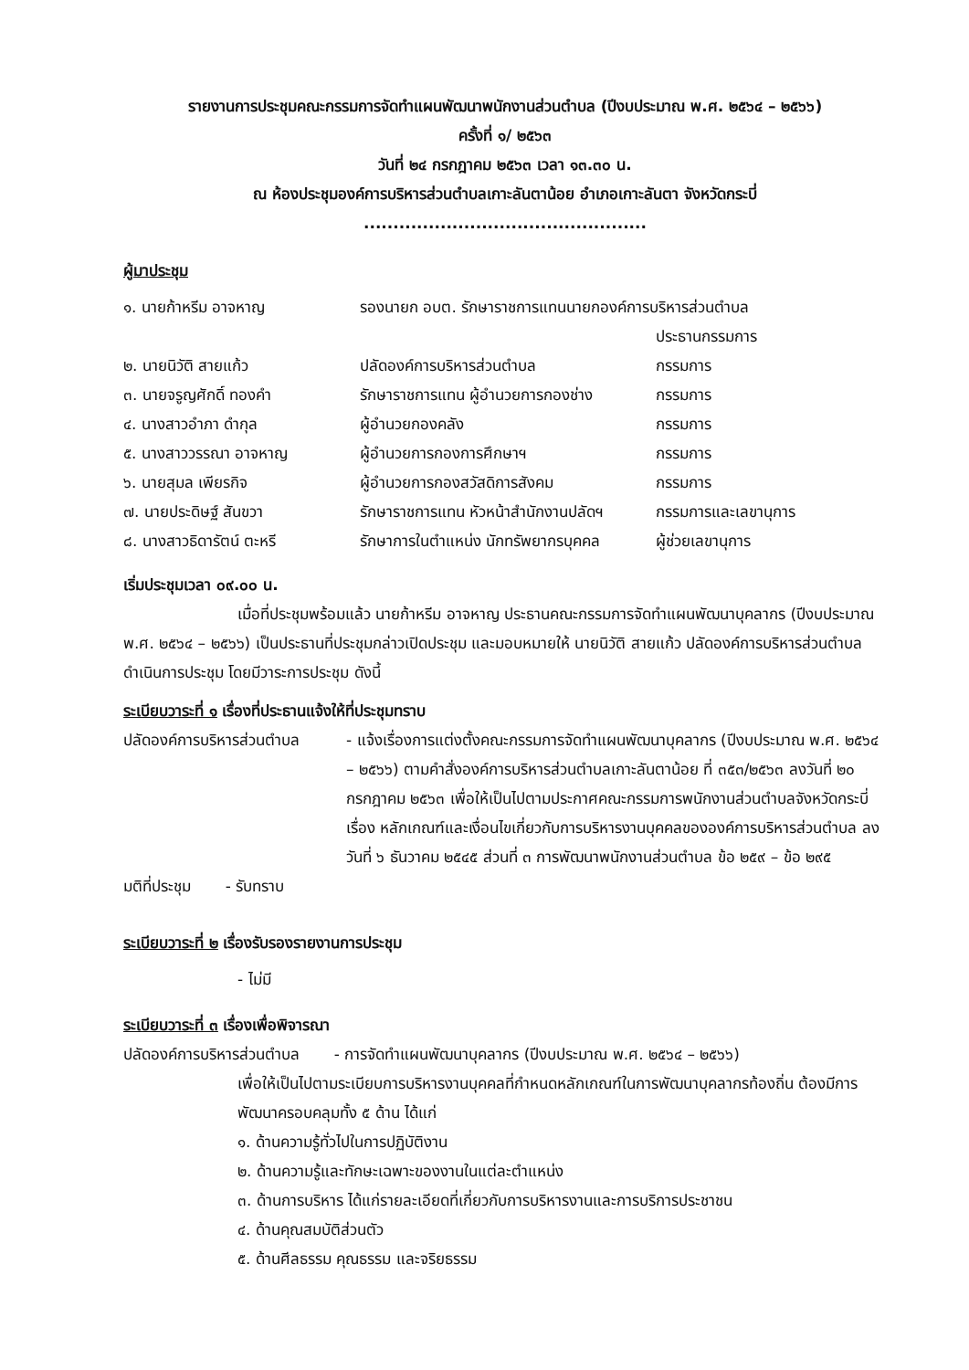รายงานการประชุมคณะกรรมการจัดทำแผนพัฒนาพนักงานส่วนตำบล (ปีงบประมาณ พ.ศ. ๒๕๖๔ – ๒๕๖๖)
ครั้งที่ ๑/ ๒๕๖๓
วันที่ ๒๔ กรกฎาคม ๒๕๖๓ เวลา ๑๓.๓๐ น.
ณ ห้องประชุมองค์การบริหารส่วนตำบลเกาะลันตาน้อย อำเภอเกาะลันตา จังหวัดกระบี่
................................................
ผู้มาประชุม
| ๑. นายก้าหรีม อาจหาญ | รองนายก อบต. รักษาราชการแทนนายกองค์การบริหารส่วนตำบล | |
| | | ประธานกรรมการ |
| ๒. นายนิวัติ สายแก้ว | ปลัดองค์การบริหารส่วนตำบล | กรรมการ |
| ๓. นายจรูญศักดิ์ ทองคำ | รักษาราชการแทน ผู้อำนวยการกองช่าง | กรรมการ |
| ๔. นางสาวอำภา ดำกุล | ผู้อำนวยกองคลัง | กรรมการ |
| ๕. นางสาววรรณา อาจหาญ | ผู้อำนวยการกองการศึกษาฯ | กรรมการ |
| ๖. นายสุมล เพียรกิจ | ผู้อำนวยการกองสวัสดิการสังคม | กรรมการ |
| ๗. นายประดิษฐ์ สันขวา | รักษาราชการแทน หัวหน้าสำนักงานปลัดฯ | กรรมการและเลขานุการ |
| ๘. นางสาวธิดารัตน์ ตะหรี | รักษาการในตำแหน่ง นักทรัพยากรบุคคล | ผู้ช่วยเลขานุการ |
เริ่มประชุมเวลา ๐๙.๐๐ น.
เมื่อที่ประชุมพร้อมแล้ว นายก้าหรีม อาจหาญ ประธานคณะกรรมการจัดทำแผนพัฒนาบุคลากร (ปีงบประมาณ พ.ศ. ๒๕๖๔ – ๒๕๖๖) เป็นประธานที่ประชุมกล่าวเปิดประชุม และมอบหมายให้ นายนิวัติ สายแก้ว ปลัดองค์การบริหารส่วนตำบล ดำเนินการประชุม โดยมีวาระการประชุม ดังนี้
ระเบียบวาระที่ ๑ เรื่องที่ประธานแจ้งให้ที่ประชุมทราบ
| ปลัดองค์การบริหารส่วนตำบล | - แจ้งเรื่องการแต่งตั้งคณะกรรมการจัดทำแผนพัฒนาบุคลากร (ปีงบประมาณ พ.ศ. ๒๕๖๔ – ๒๕๖๖) ตามคำสั่งองค์การบริหารส่วนตำบลเกาะลันตาน้อย ที่ ๓๕๓/๒๕๖๓ ลงวันที่ ๒๐ กรกฎาคม ๒๕๖๓ เพื่อให้เป็นไปตามประกาศคณะกรรมการพนักงานส่วนตำบลจังหวัดกระบี่ เรื่อง หลักเกณฑ์และเงื่อนไขเกี่ยวกับการบริหารงานบุคคลขององค์การบริหารส่วนตำบล ลงวันที่ ๖ ธันวาคม ๒๕๔๕ ส่วนที่ ๓ การพัฒนาพนักงานส่วนตำบล ข้อ ๒๕๙ – ข้อ ๒๙๕ |
มติที่ประชุม - รับทราบ
ระเบียบวาระที่ ๒ เรื่องรับรองรายงานการประชุม
- ไม่มี
ระเบียบวาระที่ ๓ เรื่องเพื่อพิจารณา
ปลัดองค์การบริหารส่วนตำบล - การจัดทำแผนพัฒนาบุคลากร (ปีงบประมาณ พ.ศ. ๒๕๖๔ – ๒๕๖๖)
เพื่อให้เป็นไปตามระเบียบการบริหารงานบุคคลที่กำหนดหลักเกณฑ์ในการพัฒนาบุคลากรท้องถิ่น ต้องมีการพัฒนาครอบคลุมทั้ง ๕ ด้าน ได้แก่
๑. ด้านความรู้ทั่วไปในการปฏิบัติงาน
๒. ด้านความรู้และทักษะเฉพาะของงานในแต่ละตำแหน่ง
๓. ด้านการบริหาร ได้แก่รายละเอียดที่เกี่ยวกับการบริหารงานและการบริการประชาชน
๔. ด้านคุณสมบัติส่วนตัว
๕. ด้านศีลธรรม คุณธรรม และจริยธรรม